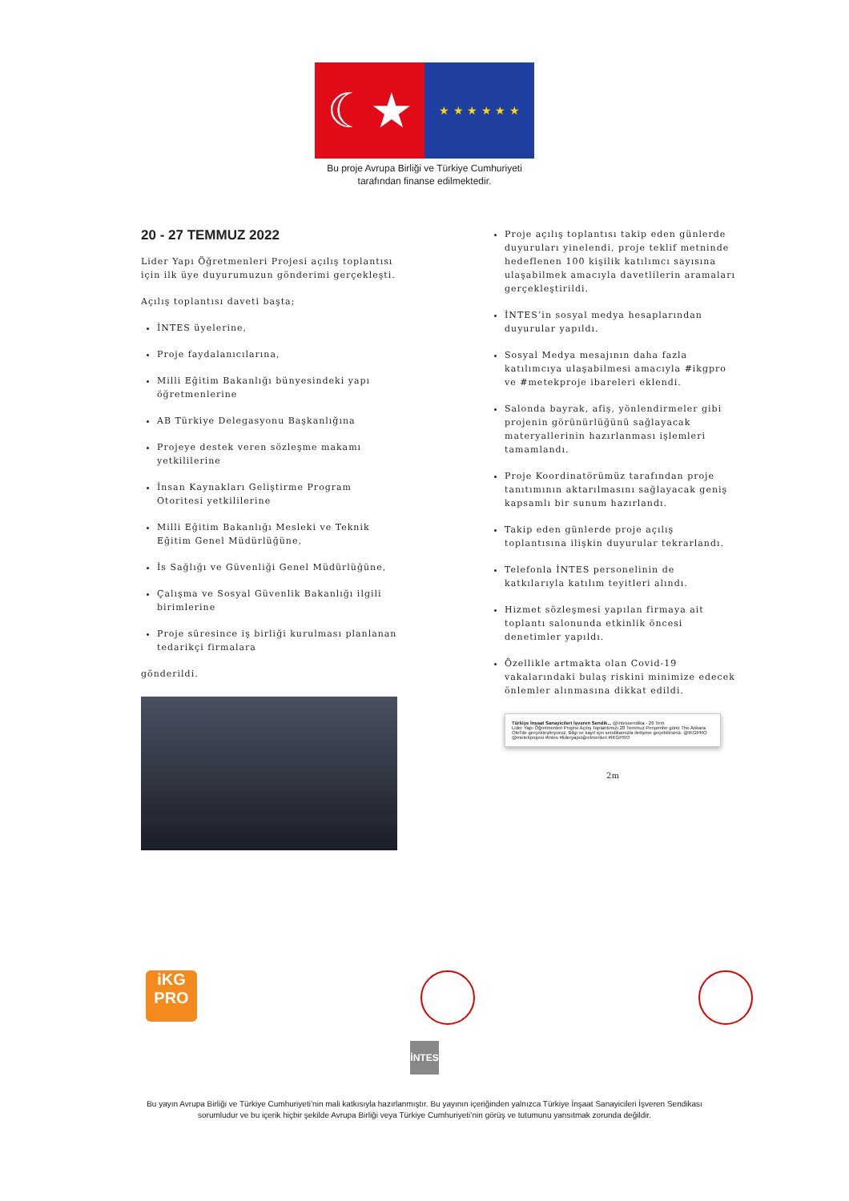☾★
★ ★ ★ ★ ★ ★
Bu proje Avrupa Birliği ve Türkiye Cumhuriyeti
tarafından finanse edilmektedir.
20 - 27 TEMMUZ 2022
Lider Yapı Öğretmenleri Projesi açılış toplantısı için ilk üye duyurumuzun gönderimi gerçekleşti.
Açılış toplantısı daveti başta;
İNTES üyelerine,
Proje faydalanıcılarına,
Milli Eğitim Bakanlığı bünyesindeki yapı öğretmenlerine
AB Türkiye Delegasyonu Başkanlığına
Projeye destek veren sözleşme makamı yetkililerine
İnsan Kaynakları Geliştirme Program Otoritesi yetkililerine
Milli Eğitim Bakanlığı Mesleki ve Teknik Eğitim Genel Müdürlüğüne,
İs Sağlığı ve Güvenliği Genel Müdürlüğüne,
Çalışma ve Sosyal Güvenlik Bakanlığı ilgili birimlerine
Proje süresince iş birliği kurulması planlanan tedarikçi firmalara
gönderildi.
Proje açılış toplantısı takip eden günlerde duyuruları yinelendi, proje teklif metninde hedeflenen 100 kişilik katılımcı sayısına ulaşabilmek amacıyla davetlilerin aramaları gerçekleştirildi.
İNTES’in sosyal medya hesaplarından duyurular yapıldı.
Sosyal Medya mesajının daha fazla katılımcıya ulaşabilmesi amacıyla #ikgpro ve #metekproje ibareleri eklendi.
Salonda bayrak, afiş, yönlendirmeler gibi projenin görünürlüğünü sağlayacak materyallerinin hazırlanması işlemleri tamamlandı.
Proje Koordinatörümüz tarafından proje tanıtımının aktarılmasını sağlayacak geniş kapsamlı bir sunum hazırlandı.
Takip eden günlerde proje açılış toplantısına ilişkin duyurular tekrarlandı.
Telefonla İNTES personelinin de katkılarıyla katılım teyitleri alındı.
Hizmet sözleşmesi yapılan firmaya ait toplantı salonunda etkinlik öncesi denetimler yapıldı.
Özellikle artmakta olan Covid-19 vakalarındaki bulaş riskini minimize edecek önlemler alınmasına dikkat edildi.
Türkiye İnşaat Sanayicileri İşveren Sendik... @intessendika · 26 Tem
Lider Yapı Öğretmenleri Projesi Açılış Toplantımızı 28 Temmuz Perşembe günü The Ankara Otel'de gerçekleştiriyoruz. Bilgi ve kayıt için sendikamızla iletişime geçebilirsiniz. @IKGPRO @metekprojesi #intes #lideryapıöğretmenleri #İKGPRO
2m
iKG
PRO
İNTES
Bu yayın Avrupa Birliği ve Türkiye Cumhuriyeti’nin mali katkısıyla hazırlanmıştır. Bu yayının içeriğinden yalnızca Türkiye İnşaat Sanayicileri İşveren Sendikası sorumludur ve bu içerik hiçbir şekilde Avrupa Birliği veya Türkiye Cumhuriyeti’nin görüş ve tutumunu yansıtmak zorunda değildir.